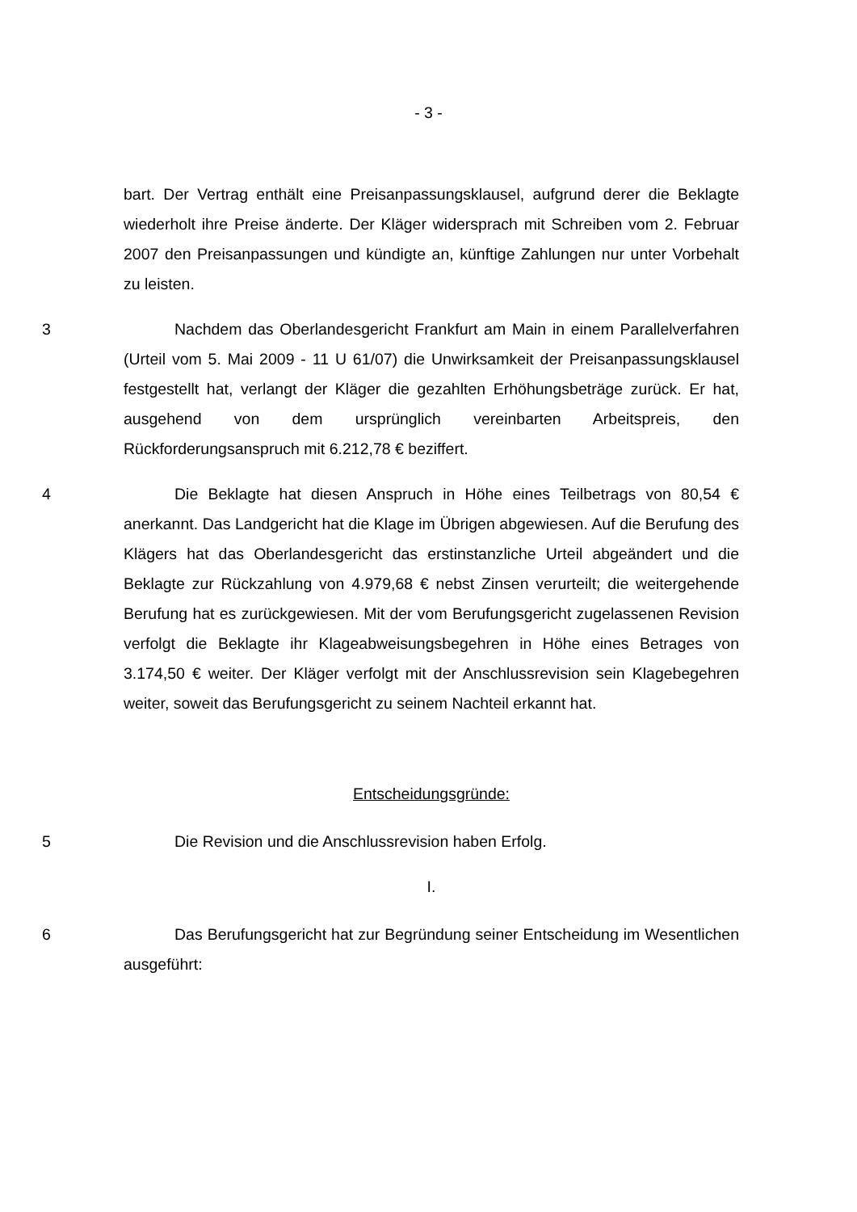- 3 -
bart. Der Vertrag enthält eine Preisanpassungsklausel, aufgrund derer die Beklagte wiederholt ihre Preise änderte. Der Kläger widersprach mit Schreiben vom 2. Februar 2007 den Preisanpassungen und kündigte an, künftige Zahlungen nur unter Vorbehalt zu leisten.
3 Nachdem das Oberlandesgericht Frankfurt am Main in einem Parallelverfahren (Urteil vom 5. Mai 2009 - 11 U 61/07) die Unwirksamkeit der Preisanpassungsklausel festgestellt hat, verlangt der Kläger die gezahlten Erhöhungsbeträge zurück. Er hat, ausgehend von dem ursprünglich vereinbarten Arbeitspreis, den Rückforderungsanspruch mit 6.212,78 € beziffert.
4 Die Beklagte hat diesen Anspruch in Höhe eines Teilbetrags von 80,54 € anerkannt. Das Landgericht hat die Klage im Übrigen abgewiesen. Auf die Berufung des Klägers hat das Oberlandesgericht das erstinstanzliche Urteil abgeändert und die Beklagte zur Rückzahlung von 4.979,68 € nebst Zinsen verurteilt; die weitergehende Berufung hat es zurückgewiesen. Mit der vom Berufungsgericht zugelassenen Revision verfolgt die Beklagte ihr Klageabweisungsbegehren in Höhe eines Betrages von 3.174,50 € weiter. Der Kläger verfolgt mit der Anschlussrevision sein Klagebegehren weiter, soweit das Berufungsgericht zu seinem Nachteil erkannt hat.
Entscheidungsgründe:
5 Die Revision und die Anschlussrevision haben Erfolg.
I.
6 Das Berufungsgericht hat zur Begründung seiner Entscheidung im Wesentlichen ausgeführt: